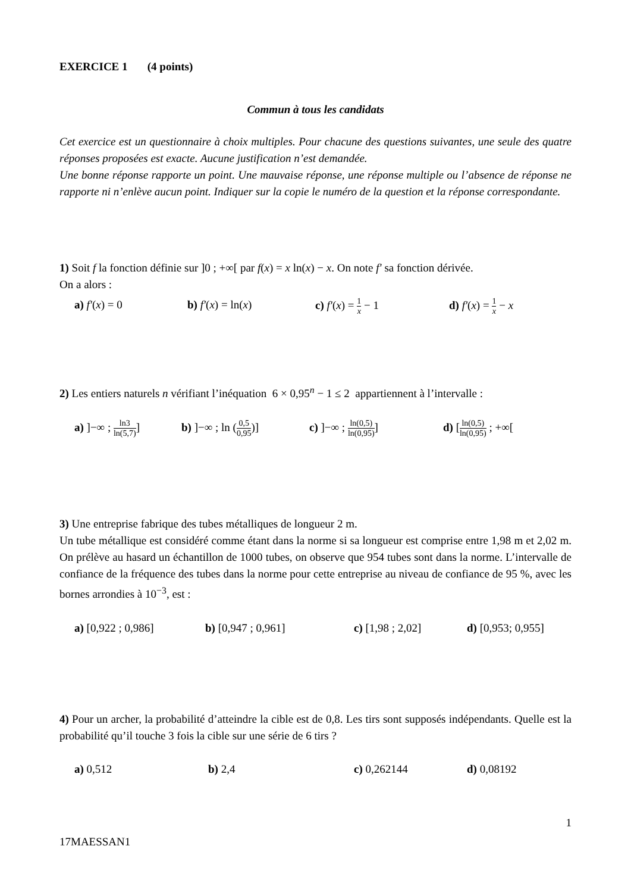EXERCICE 1 (4 points)
Commun à tous les candidats
Cet exercice est un questionnaire à choix multiples. Pour chacune des questions suivantes, une seule des quatre réponses proposées est exacte. Aucune justification n’est demandée.
Une bonne réponse rapporte un point. Une mauvaise réponse, une réponse multiple ou l’absence de réponse ne rapporte ni n’enlève aucun point. Indiquer sur la copie le numéro de la question et la réponse correspondante.
1) Soit f la fonction définie sur ]0 ; +∞[ par f(x) = x ln(x) − x. On note f′ sa fonction dérivée.
On a alors :
a) f′(x) = 0 b) f′(x) = ln(x) c) f′(x) = 1 x − 1 d) f′(x) = 1 x − x
2) Les entiers naturels n vérifiant l’inéquation 6 × 0,95<sup>n</sup> − 1 ≤ 2 appartiennent à l’intervalle :
a) ]−∞ ; ln3 ln(5,7)]
b) ]−∞ ; ln (0,5 0,95)]
c) ]−∞ ; ln(0,5) ln(0,95)]
d) [ln(0,5) ln(0,95) ; +∞[
3) Une entreprise fabrique des tubes métalliques de longueur 2 m.
Un tube métallique est considéré comme étant dans la norme si sa longueur est comprise entre 1,98 m et 2,02 m. On prélève au hasard un échantillon de 1000 tubes, on observe que 954 tubes sont dans la norme. L’intervalle de confiance de la fréquence des tubes dans la norme pour cette entreprise au niveau de confiance de 95 %, avec les bornes arrondies à 10<sup>−3</sup>, est :
a) [0,922 ; 0,986] b) [0,947 ; 0,961] c) [1,98 ; 2,02] d) [0,953; 0,955]
4) Pour un archer, la probabilité d’atteindre la cible est de 0,8. Les tirs sont supposés indépendants. Quelle est la probabilité qu’il touche 3 fois la cible sur une série de 6 tirs ?
a) 0,512 b) 2,4 c) 0,262144 d) 0,08192
1
17MAESSAN1